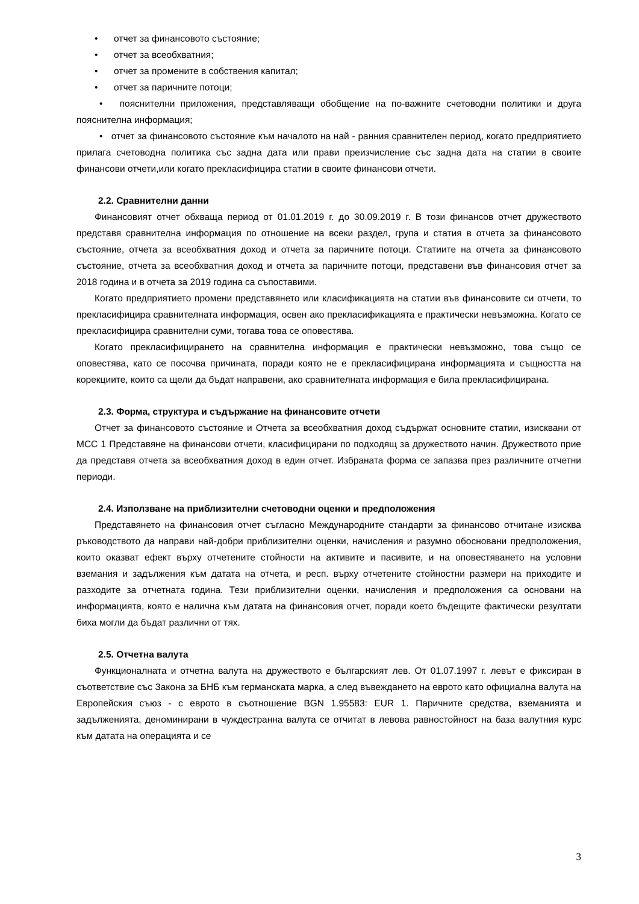• отчет за финансовото състояние;
• отчет за всеобхватния;
• отчет за промените в собствения капитал;
• отчет за паричните потоци;
• пояснителни приложения, представляващи обобщение на по-важните счетоводни политики и друга пояснителна информация;
• отчет за финансовото състояние към началото на най - ранния сравнителен период, когато предприятието прилага счетоводна политика със задна дата или прави преизчисление със задна дата на статии в своите финансови отчети,или когато прекласифицира статии в своите финансови отчети.
2.2. Сравнителни данни
Финансовият отчет обхваща период от 01.01.2019 г. до 30.09.2019 г. В този финансов отчет дружеството представя сравнителна информация по отношение на всеки раздел, група и статия в отчета за финансовото състояние, отчета за всеобхватния доход и отчета за паричните потоци. Статиите на отчета за финансовото състояние, отчета за всеобхватния доход и отчета за паричните потоци, представени във финансовия отчет за 2018 година и в отчета за 2019 година са съпоставими.
Когато предприятието промени представянето или класификацията на статии във финансовите си отчети, то прекласифицира сравнителната информация, освен ако прекласификацията е практически невъзможна. Когато се прекласифицира сравнителни суми, тогава това се оповестява.
Когато прекласифицирането на сравнителна информация е практически невъзможно, това също се оповестява, като се посочва причината, поради която не е прекласифицирана информацията и същността на корекциите, които са щели да бъдат направени, ако сравнителната информация е била прекласифицирана.
2.3. Форма, структура и съдържание на финансовите отчети
Отчет за финансовото състояние и Отчета за всеобхватния доход съдържат основните статии, изисквани от МСС 1 Представяне на финансови отчети, класифицирани по подходящ за дружеството начин. Дружеството прие да представя отчета за всеобхватния доход в един отчет. Избраната форма се запазва през различните отчетни периоди.
2.4. Използване на приблизителни счетоводни оценки и предположения
Представянето на финансовия отчет съгласно Международните стандарти за финансово отчитане изисква ръководството да направи най-добри приблизителни оценки, начисления и разумно обосновани предположения, които оказват ефект върху отчетените стойности на активите и пасивите, и на оповестяването на условни вземания и задължения към датата на отчета, и респ. върху отчетените стойностни размери на приходите и разходите за отчетната година. Тези приблизителни оценки, начисления и предположения са основани на информацията, която е налична към датата на финансовия отчет, поради което бъдещите фактически резултати биха могли да бъдат различни от тях.
2.5. Отчетна валута
Функционалната и отчетна валута на дружеството е българският лев. От 01.07.1997 г. левът е фиксиран в съответствие със Закона за БНБ към германската марка, а след въвеждането на еврото като официална валута на Европейския съюз - с еврото в съотношение BGN 1.95583: EUR 1. Паричните средства, вземанията и задълженията, деноминирани в чуждестранна валута се отчитат в левова равностойност на база валутния курс към датата на операцията и се
3